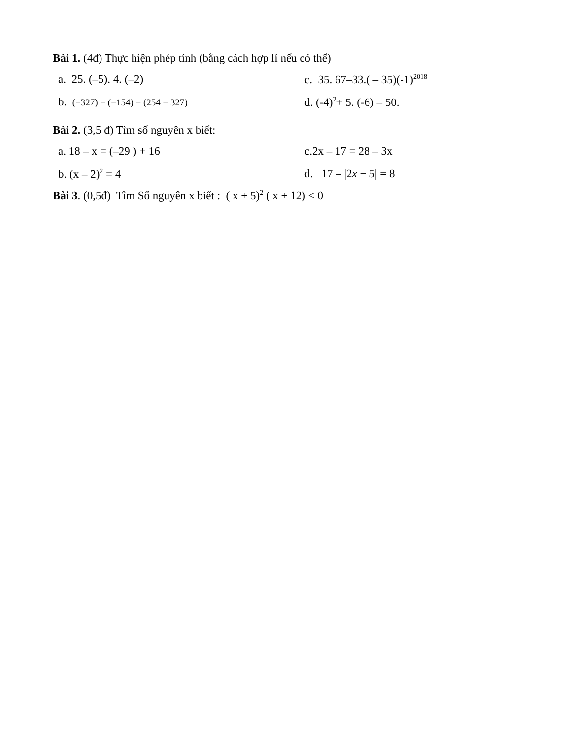Bài 1. (4đ) Thực hiện phép tính (bằng cách hợp lí nếu có thể)
a. 25. (–5). 4. (–2) c. 35. 67–33.( – 35)(-1)<sup>2018</sup>
b. (−327) − (−154) − (254 − 327)
d. (-4)<sup>2</sup>+ 5. (-6) – 50.
Bài 2. (3,5 đ) Tìm số nguyên x biết:
a. 18 – x = (–29 ) + 16 c.2x – 17 = 28 – 3x
b. (x – 2)<sup>2</sup> = 4 d. 17 – |2x − 5| = 8
Bài 3. (0,5đ) Tìm Số nguyên x biết : ( x + 5)<sup>2</sup> ( x + 12) < 0